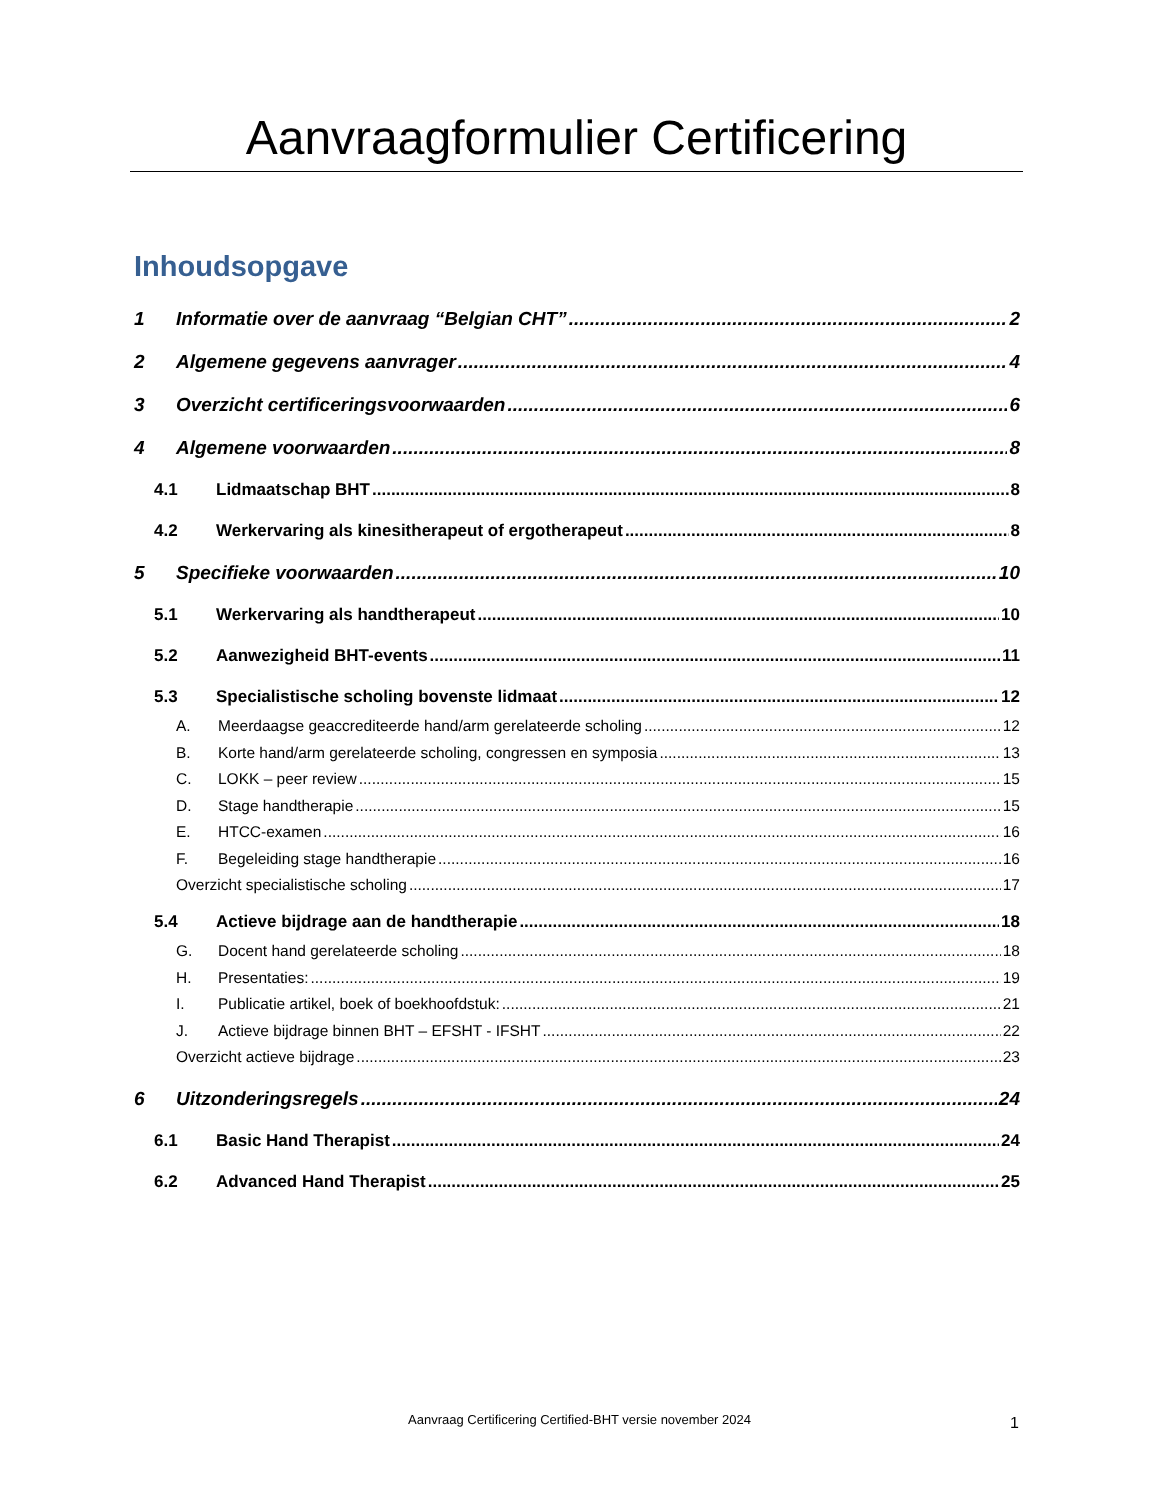Aanvraagformulier Certificering
Inhoudsopgave
1 Informatie over de aanvraag “Belgian CHT” 2
2 Algemene gegevens aanvrager 4
3 Overzicht certificeringsvoorwaarden 6
4 Algemene voorwaarden 8
4.1 Lidmaatschap BHT 8
4.2 Werkervaring als kinesitherapeut of ergotherapeut 8
5 Specifieke voorwaarden 10
5.1 Werkervaring als handtherapeut 10
5.2 Aanwezigheid BHT-events 11
5.3 Specialistische scholing bovenste lidmaat 12
A. Meerdaagse geaccrediteerde hand/arm gerelateerde scholing 12
B. Korte hand/arm gerelateerde scholing, congressen en symposia 13
C. LOKK – peer review 15
D. Stage handtherapie 15
E. HTCC-examen 16
F. Begeleiding stage handtherapie 16
Overzicht specialistische scholing 17
5.4 Actieve bijdrage aan de handtherapie 18
G. Docent hand gerelateerde scholing 18
H. Presentaties: 19
I. Publicatie artikel, boek of boekhoofdstuk: 21
J. Actieve bijdrage binnen BHT – EFSHT - IFSHT 22
Overzicht actieve bijdrage 23
6 Uitzonderingsregels 24
6.1 Basic Hand Therapist 24
6.2 Advanced Hand Therapist 25
Aanvraag Certificering Certified-BHT versie november 2024 1